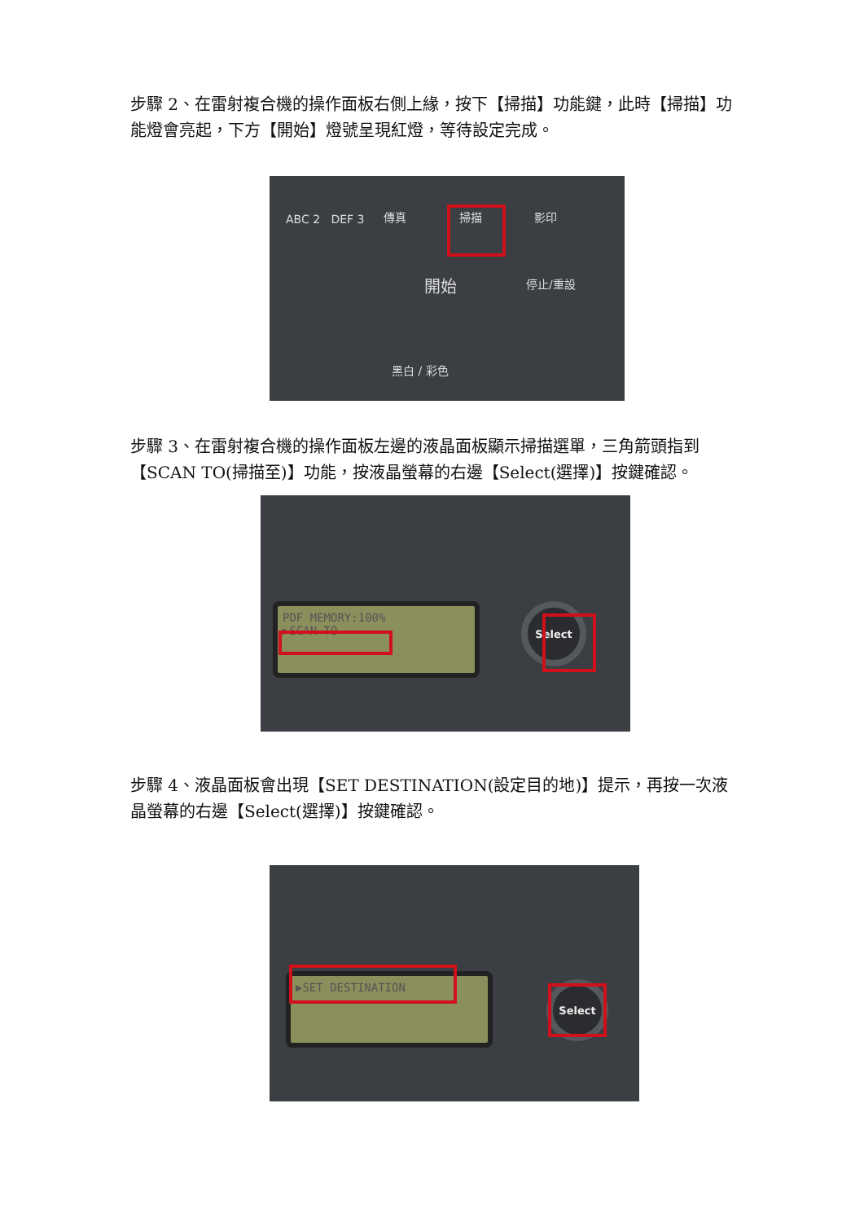步驟 2、在雷射複合機的操作面板右側上緣，按下【掃描】功能鍵，此時【掃描】功能燈會亮起，下方【開始】燈號呈現紅燈，等待設定完成。
ABC 2 DEF 3 傳真 掃描 影印
開始 停止/重設
黑白 / 彩色
步驟 3、在雷射複合機的操作面板左邊的液晶面板顯示掃描選單，三角箭頭指到【SCAN TO(掃描至)】功能，按液晶螢幕的右邊【Select(選擇)】按鍵確認。
PDF MEMORY:100%
▶SCAN TO
Select
步驟 4、液晶面板會出現【SET DESTINATION(設定目的地)】提示，再按一次液晶螢幕的右邊【Select(選擇)】按鍵確認。
▶SET DESTINATION
Select